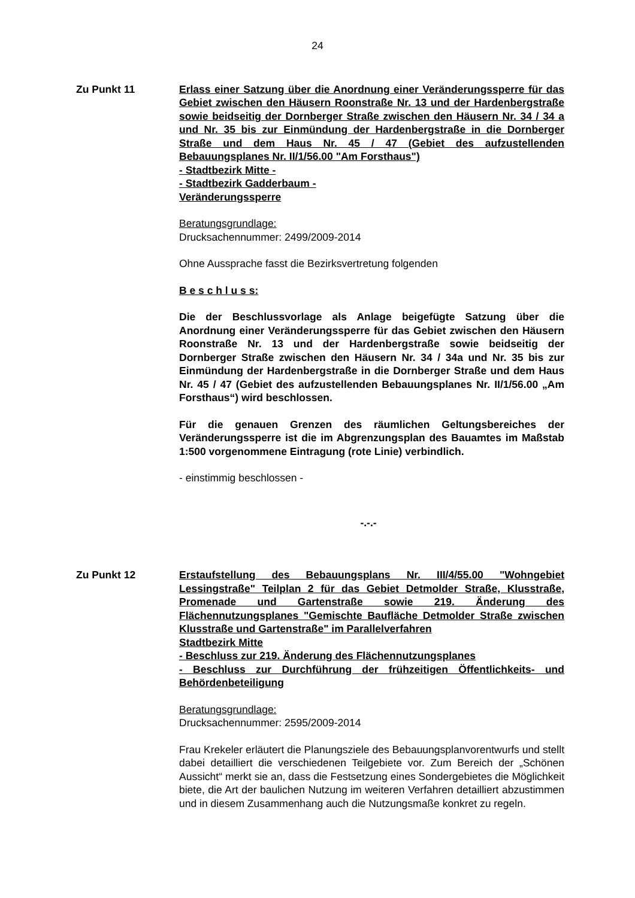24
Zu Punkt 11 Erlass einer Satzung über die Anordnung einer Veränderungssperre für das Gebiet zwischen den Häusern Roonstraße Nr. 13 und der Hardenbergstraße sowie beidseitig der Dornberger Straße zwischen den Häusern Nr. 34 / 34 a und Nr. 35 bis zur Einmündung der Hardenbergstraße in die Dornberger Straße und dem Haus Nr. 45 / 47 (Gebiet des aufzustellenden Bebauungsplanes Nr. II/1/56.00 "Am Forsthaus")
- Stadtbezirk Mitte -
- Stadtbezirk Gadderbaum -
Veränderungssperre
Beratungsgrundlage:
Drucksachennummer: 2499/2009-2014
Ohne Aussprache fasst die Bezirksvertretung folgenden
B e s c h l u s s:
Die der Beschlussvorlage als Anlage beigefügte Satzung über die Anordnung einer Veränderungssperre für das Gebiet zwischen den Häusern Roonstraße Nr. 13 und der Hardenbergstraße sowie beidseitig der Dornberger Straße zwischen den Häusern Nr. 34 / 34a und Nr. 35 bis zur Einmündung der Hardenbergstraße in die Dornberger Straße und dem Haus Nr. 45 / 47 (Gebiet des aufzustellenden Bebauungsplanes Nr. II/1/56.00 „Am Forsthaus“) wird beschlossen.
Für die genauen Grenzen des räumlichen Geltungsbereiches der Veränderungssperre ist die im Abgrenzungsplan des Bauamtes im Maßstab 1:500 vorgenommene Eintragung (rote Linie) verbindlich.
- einstimmig beschlossen -
-.-.-
Zu Punkt 12 Erstaufstellung des Bebauungsplans Nr. III/4/55.00 "Wohngebiet Lessingstraße" Teilplan 2 für das Gebiet Detmolder Straße, Klusstraße, Promenade und Gartenstraße sowie 219. Änderung des Flächennutzungsplanes "Gemischte Baufläche Detmolder Straße zwischen Klusstraße und Gartenstraße" im Parallelverfahren
Stadtbezirk Mitte
- Beschluss zur 219. Änderung des Flächennutzungsplanes
- Beschluss zur Durchführung der frühzeitigen Öffentlichkeits- und Behördenbeteiligung
Beratungsgrundlage:
Drucksachennummer: 2595/2009-2014
Frau Krekeler erläutert die Planungsziele des Bebauungsplanvorentwurfs und stellt dabei detailliert die verschiedenen Teilgebiete vor. Zum Bereich der „Schönen Aussicht“ merkt sie an, dass die Festsetzung eines Sondergebietes die Möglichkeit biete, die Art der baulichen Nutzung im weiteren Verfahren detailliert abzustimmen und in diesem Zusammenhang auch die Nutzungsmaße konkret zu regeln.